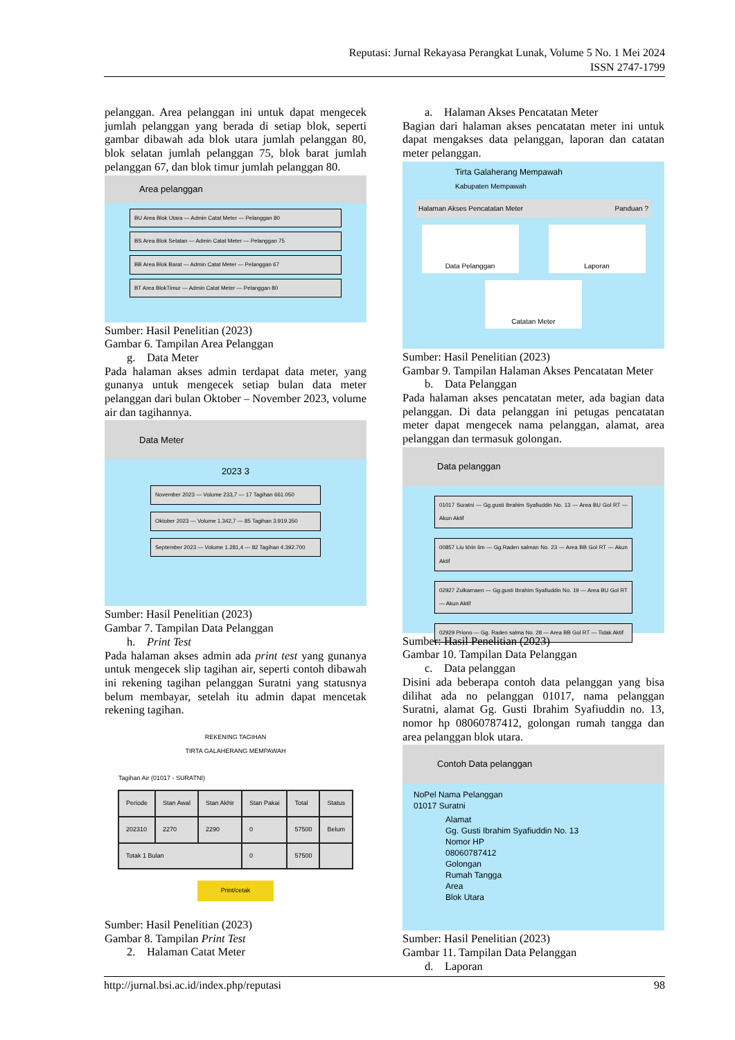Reputasi: Jurnal Rekayasa Perangkat Lunak, Volume 5 No. 1 Mei 2024
ISSN 2747-1799
pelanggan. Area pelanggan ini untuk dapat mengecek jumlah pelanggan yang berada di setiap blok, seperti gambar dibawah ada blok utara jumlah pelanggan 80, blok selatan jumlah pelanggan 75, blok barat jumlah pelanggan 67, dan blok timur jumlah pelanggan 80.
Area pelanggan
BU Area Blok Utara — Admin Catat Meter — Pelanggan 80
BS Area Blok Selatan — Admin Catat Meter — Pelanggan 75
BB Area Blok Barat — Admin Catat Meter — Pelanggan 67
BT Area BlokTimur — Admin Catat Meter — Pelanggan 80
Sumber: Hasil Penelitian (2023)
Gambar 6. Tampilan Area Pelanggan
g. Data Meter
Pada halaman akses admin terdapat data meter, yang gunanya untuk mengecek setiap bulan data meter pelanggan dari bulan Oktober – November 2023, volume air dan tagihannya.
Data Meter
2023 3
November 2023 — Volume 233,7 — 17 Tagihan 661.050
Oktober 2023 — Volume 1.342,7 — 85 Tagihan 3.919.350
September 2023 — Volume 1.281,4 — 82 Tagihan 4.392.700
Sumber: Hasil Penelitian (2023)
Gambar 7. Tampilan Data Pelanggan
h. Print Test
Pada halaman akses admin ada print test yang gunanya untuk mengecek slip tagihan air, seperti contoh dibawah ini rekening tagihan pelanggan Suratni yang statusnya belum membayar, setelah itu admin dapat mencetak rekening tagihan.
REKENING TAGIHAN
TIRTA GALAHERANG MEMPAWAH
Tagihan Air (01017 - SURATNI)
| Periode | Stan Awal | Stan Akhir | Stan Pakai | Total | Status |
| --- | --- | --- | --- | --- | --- |
| 202310 | 2270 | 2290 | 0 | 57500 | Belum |
| Totak 1 Bulan | | | 0 | 57500 | |
Print/cetak
Sumber: Hasil Penelitian (2023)
Gambar 8. Tampilan Print Test
2. Halaman Catat Meter
a. Halaman Akses Pencatatan Meter
Bagian dari halaman akses pencatatan meter ini untuk dapat mengakses data pelanggan, laporan dan catatan meter pelanggan.
Tirta Galaherang Mempawah
Kabupaten Mempawah
Halaman Akses Pencatatan Meter Panduan ?
Data Pelanggan Laporan
Catatan Meter
Sumber: Hasil Penelitian (2023)
Gambar 9. Tampilan Halaman Akses Pencatatan Meter
b. Data Pelanggan
Pada halaman akses pencatatan meter, ada bagian data pelanggan. Di data pelanggan ini petugas pencatatan meter dapat mengecek nama pelanggan, alamat, area pelanggan dan termasuk golongan.
Data pelanggan
01017 Suratni — Gg.gusti Ibrahim Syafiuddin No. 13 — Area BU Gol RT — Akun Aktif
00857 Liu khin lim — Gg.Raden salman No. 23 — Area BB Gol RT — Akun Aktif
02927 Zulkarnaen — Gg.gusti Ibrahim Syafiuddin No. 19 — Area BU Gol RT — Akun Aktif
02929 Priono — Gg. Raden salma No. 28 — Area BB Gol RT — Tidak Aktif
Sumber: Hasil Penelitian (2023)
Gambar 10. Tampilan Data Pelanggan
c. Data pelanggan
Disini ada beberapa contoh data pelanggan yang bisa dilihat ada no pelanggan 01017, nama pelanggan Suratni, alamat Gg. Gusti Ibrahim Syafiuddin no. 13, nomor hp 08060787412, golongan rumah tangga dan area pelanggan blok utara.
Contoh Data pelanggan
NoPel Nama Pelanggan
01017 Suratni
Alamat
Gg. Gusti Ibrahim Syafiuddin No. 13
Nomor HP
08060787412
Golongan
Rumah Tangga
Area
Blok Utara
Sumber: Hasil Penelitian (2023)
Gambar 11. Tampilan Data Pelanggan
d. Laporan
http://jurnal.bsi.ac.id/index.php/reputasi 98